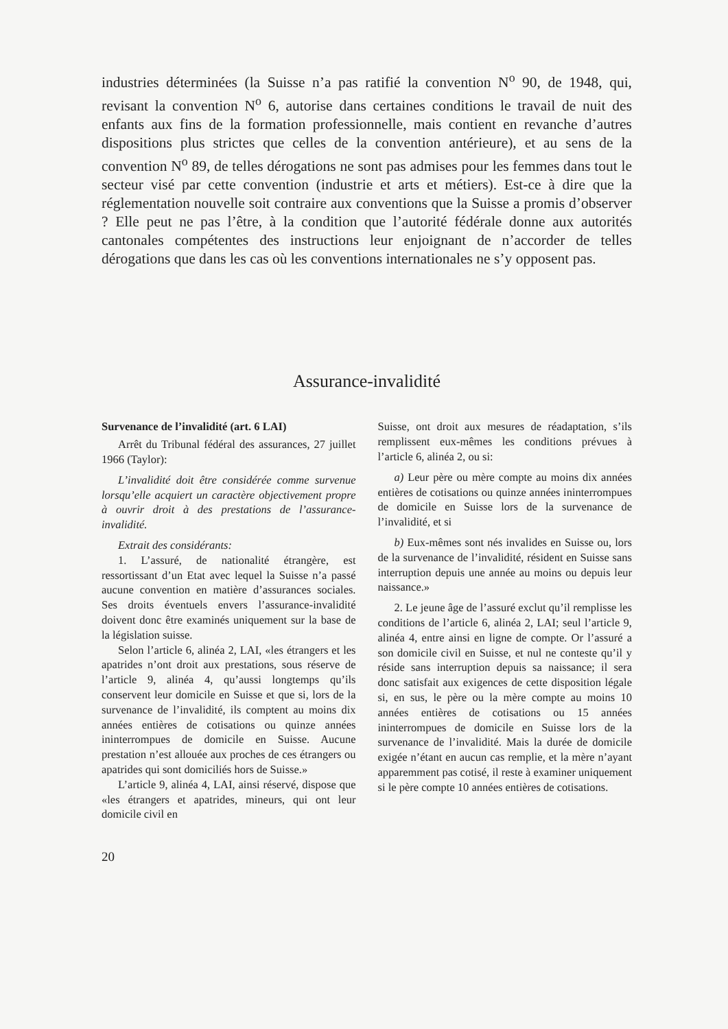industries déterminées (la Suisse n’a pas ratifié la convention N<sup>o</sup> 90, de 1948, qui, revisant la convention N<sup>o</sup> 6, autorise dans certaines conditions le travail de nuit des enfants aux fins de la formation professionnelle, mais contient en revanche d’autres dispositions plus strictes que celles de la convention antérieure), et au sens de la convention N<sup>o</sup> 89, de telles dérogations ne sont pas admises pour les femmes dans tout le secteur visé par cette convention (industrie et arts et métiers). Est-ce à dire que la réglementation nouvelle soit contraire aux conventions que la Suisse a promis d’observer ? Elle peut ne pas l’être, à la condition que l’autorité fédérale donne aux autorités cantonales compétentes des instructions leur enjoignant de n’accorder de telles dérogations que dans les cas où les conventions internationales ne s’y opposent pas.
Assurance-invalidité
Survenance de l’invalidité (art. 6 LAI)
Arrêt du Tribunal fédéral des assurances, 27 juillet 1966 (Taylor):
L’invalidité doit être considérée comme survenue lorsqu’elle acquiert un caractère objectivement propre à ouvrir droit à des prestations de l’assurance-invalidité.
Extrait des considérants:
1. L’assuré, de nationalité étrangère, est ressortissant d’un Etat avec lequel la Suisse n’a passé aucune convention en matière d’assurances sociales. Ses droits éventuels envers l’assurance-invalidité doivent donc être examinés uniquement sur la base de la législation suisse.
Selon l’article 6, alinéa 2, LAI, «les étrangers et les apatrides n’ont droit aux prestations, sous réserve de l’article 9, alinéa 4, qu’aussi longtemps qu’ils conservent leur domicile en Suisse et que si, lors de la survenance de l’invalidité, ils comptent au moins dix années entières de cotisations ou quinze années ininterrompues de domicile en Suisse. Aucune prestation n’est allouée aux proches de ces étrangers ou apatrides qui sont domiciliés hors de Suisse.»
L’article 9, alinéa 4, LAI, ainsi réservé, dispose que «les étrangers et apatrides, mineurs, qui ont leur domicile civil en
Suisse, ont droit aux mesures de réadaptation, s’ils remplissent eux-mêmes les conditions prévues à l’article 6, alinéa 2, ou si:
a) Leur père ou mère compte au moins dix années entières de cotisations ou quinze années ininterrompues de domicile en Suisse lors de la survenance de l’invalidité, et si
b) Eux-mêmes sont nés invalides en Suisse ou, lors de la survenance de l’invalidité, résident en Suisse sans interruption depuis une année au moins ou depuis leur naissance.»
2. Le jeune âge de l’assuré exclut qu’il remplisse les conditions de l’article 6, alinéa 2, LAI; seul l’article 9, alinéa 4, entre ainsi en ligne de compte. Or l’assuré a son domicile civil en Suisse, et nul ne conteste qu’il y réside sans interruption depuis sa naissance; il sera donc satisfait aux exigences de cette disposition légale si, en sus, le père ou la mère compte au moins 10 années entières de cotisations ou 15 années ininterrompues de domicile en Suisse lors de la survenance de l’invalidité. Mais la durée de domicile exigée n’étant en aucun cas remplie, et la mère n’ayant apparemment pas cotisé, il reste à examiner uniquement si le père compte 10 années entières de cotisations.
20